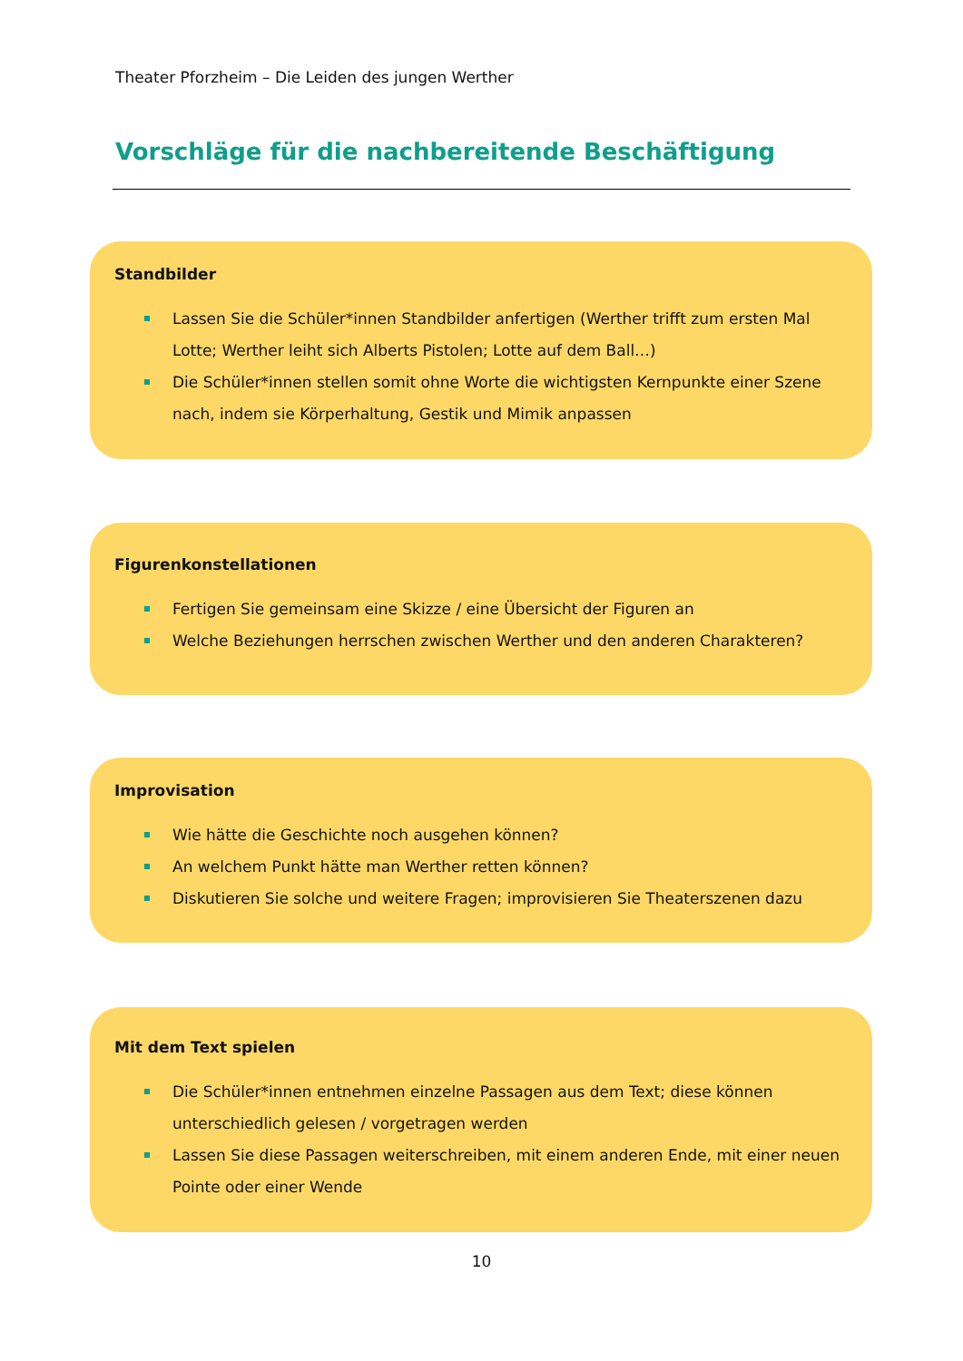Theater Pforzheim – Die Leiden des jungen Werther
Vorschläge für die nachbereitende Beschäftigung
Standbilder
Lassen Sie die Schüler*innen Standbilder anfertigen (Werther trifft zum ersten Mal Lotte; Werther leiht sich Alberts Pistolen; Lotte auf dem Ball…)
Die Schüler*innen stellen somit ohne Worte die wichtigsten Kernpunkte einer Szene nach, indem sie Körperhaltung, Gestik und Mimik anpassen
Figurenkonstellationen
Fertigen Sie gemeinsam eine Skizze / eine Übersicht der Figuren an
Welche Beziehungen herrschen zwischen Werther und den anderen Charakteren?
Improvisation
Wie hätte die Geschichte noch ausgehen können?
An welchem Punkt hätte man Werther retten können?
Diskutieren Sie solche und weitere Fragen; improvisieren Sie Theaterszenen dazu
Mit dem Text spielen
Die Schüler*innen entnehmen einzelne Passagen aus dem Text; diese können unterschiedlich gelesen / vorgetragen werden
Lassen Sie diese Passagen weiterschreiben, mit einem anderen Ende, mit einer neuen Pointe oder einer Wende
10